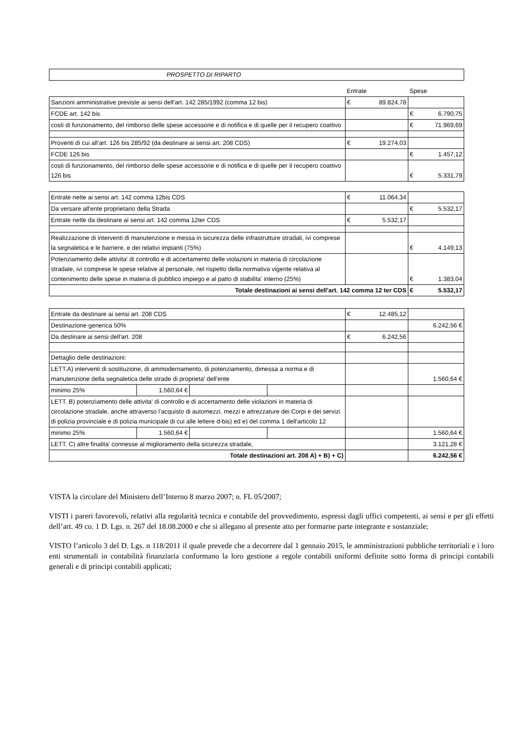| PROSPETTO DI RIPARTO |
| | Entrate | Spese |
| Sanzioni amministrative previste ai sensi dell'art. 142 285/1992 (comma 12 bis) | € 89.824,78 | |
| FCDE art. 142 bis | | € 6.790,75 |
| costi di funzionamento, del rimborso delle spese accessorie e di notifica e di quelle per il recupero coattivo | | € 71.969,69 |
| Proventi di cui all'art. 126 bis 285/92 (da destinare ai sensi art. 208 CDS) | € 19.274,03 | |
| FCDE 126 bis | | € 1.457,12 |
| costi di funzionamento, del rimborso delle spese accessorie e di notifica e di quelle per il recupero coattivo 126 bis | | € 5.331,79 |
| Entrate nette ai sensi art. 142 comma 12bis CDS | € 11.064,34 | |
| Da versare all'ente proprietario della Strada | | € 5.532,17 |
| Entrate nette da destinare ai sensi art. 142 comma 12ter CDS | € 5.532,17 | |
| Realizzazione di interventi di manutenzione e messa in sicurezza delle infrastrutture stradali, ivi comprese la segnaletica e le barriere, e dei relativi impianti (75%) | | € 4.149,13 |
| Potenziamento delle attivita' di controllo e di accertamento delle violazioni in materia di circolazione stradale, ivi comprese le spese relative al personale, nel rispetto della normativa vigente relativa al contenimento delle spese in materia di pubblico impiego e al patto di stabilita' interno (25%) | | € 1.383,04 |
| Totale destinazioni ai sensi dell'art. 142 comma 12 ter CDS | | € 5.532,17 |
| Entrate da destinare ai sensi art. 208 CDS | | | | € 12.485,12 | |
| Destinazione generica 50% | | | | | 6.242,56 € |
| Da destinare ai sensi dell'art. 208 | | | | € 6.242,56 | |
| Dettaglio delle destinazioni: | | | | | |
| LETT.A) interventi di sostituzione, di ammodernamento, di potenziamento, dimessa a norma e di manutenzione della segnaletica delle strade di proprieta' dell'ente | | | | | 1.560,64 € |
| minimo 25% | 1.560,64 € | | | | |
| LETT. B) potenziamento delle attivita' di controllo e di accertamento delle violazioni in materia di circolazione stradale, anche attraverso l'acquisto di automezzi, mezzi e attrezzature dei Corpi e dei servizi di polizia provinciale e di polizia municipale di cui alle lettere d-bis) ed e) del comma 1 dell'articolo 12 | | | | | |
| minimo 25% | 1.560,64 € | | | | 1.560,64 € |
| LETT. C) altre finalita' connesse al miglioramento della sicurezza stradale, | | | | | 3.121,28 € |
| Totale destinazioni art. 208 A) + B) + C) | | | | | 6.242,56 € |
VISTA la circolare del Ministero dell’Interno 8 marzo 2007; n. FL 05/2007;
VISTI i pareri favorevoli, relativi alla regolarità tecnica e contabile del provvedimento, espressi dagli uffici competenti, ai sensi e per gli effetti dell’art. 49 co. 1 D. Lgs. n. 267 del 18.08.2000 e che si allegano al presente atto per formarne parte integrante e sostanziale;
VISTO l’articolo 3 del D. Lgs. n 118/2011 il quale prevede che a decorrere dal 1 gennaio 2015, le amministrazioni pubbliche territoriali e i loro enti strumentali in contabilità finanziaria conformano la loro gestione a regole contabili uniformi definite sotto forma di principi contabili generali e di principi contabili applicati;